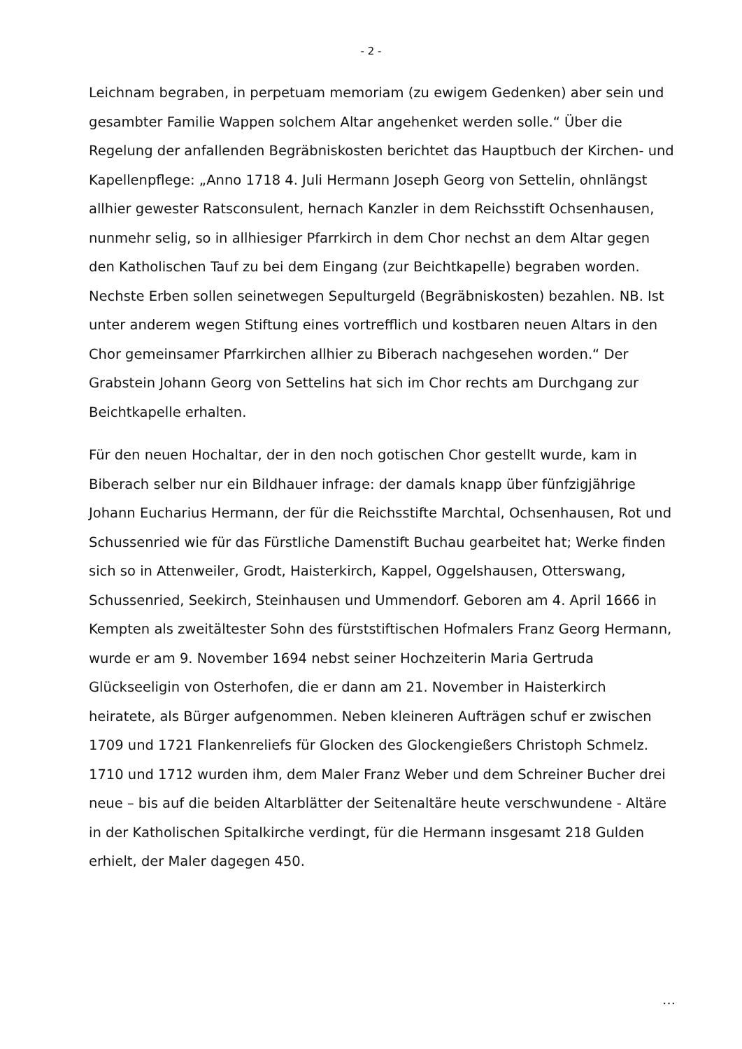- 2 -
Leichnam begraben, in perpetuam memoriam (zu ewigem Gedenken) aber sein und gesambter Familie Wappen solchem Altar angehenket werden solle.“ Über die Regelung der anfallenden Begräbniskosten berichtet das Hauptbuch der Kirchen- und Kapellenpflege: „Anno 1718 4. Juli Hermann Joseph Georg von Settelin, ohnlängst allhier gewester Ratsconsulent, hernach Kanzler in dem Reichsstift Ochsenhausen, nunmehr selig, so in allhiesiger Pfarrkirch in dem Chor nechst an dem Altar gegen den Katholischen Tauf zu bei dem Eingang (zur Beichtkapelle) begraben worden. Nechste Erben sollen seinetwegen Sepulturgeld (Begräbniskosten) bezahlen. NB. Ist unter anderem wegen Stiftung eines vortrefflich und kostbaren neuen Altars in den Chor gemeinsamer Pfarrkirchen allhier zu Biberach nachgesehen worden.“ Der Grabstein Johann Georg von Settelins hat sich im Chor rechts am Durchgang zur Beichtkapelle erhalten.
Für den neuen Hochaltar, der in den noch gotischen Chor gestellt wurde, kam in Biberach selber nur ein Bildhauer infrage: der damals knapp über fünfzigjährige Johann Eucharius Hermann, der für die Reichsstifte Marchtal, Ochsenhausen, Rot und Schussenried wie für das Fürstliche Damenstift Buchau gearbeitet hat; Werke finden sich so in Attenweiler, Grodt, Haisterkirch, Kappel, Oggelshausen, Otterswang, Schussenried, Seekirch, Steinhausen und Ummendorf. Geboren am 4. April 1666 in Kempten als zweitältester Sohn des fürststiftischen Hofmalers Franz Georg Hermann, wurde er am 9. November 1694 nebst seiner Hochzeiterin Maria Gertruda Glückseeligin von Osterhofen, die er dann am 21. November in Haisterkirch heiratete, als Bürger aufgenommen. Neben kleineren Aufträgen schuf er zwischen 1709 und 1721 Flankenreliefs für Glocken des Glockengießers Christoph Schmelz. 1710 und 1712 wurden ihm, dem Maler Franz Weber und dem Schreiner Bucher drei neue – bis auf die beiden Altarblätter der Seitenaltäre heute verschwundene - Altäre in der Katholischen Spitalkirche verdingt, für die Hermann insgesamt 218 Gulden erhielt, der Maler dagegen 450.
…